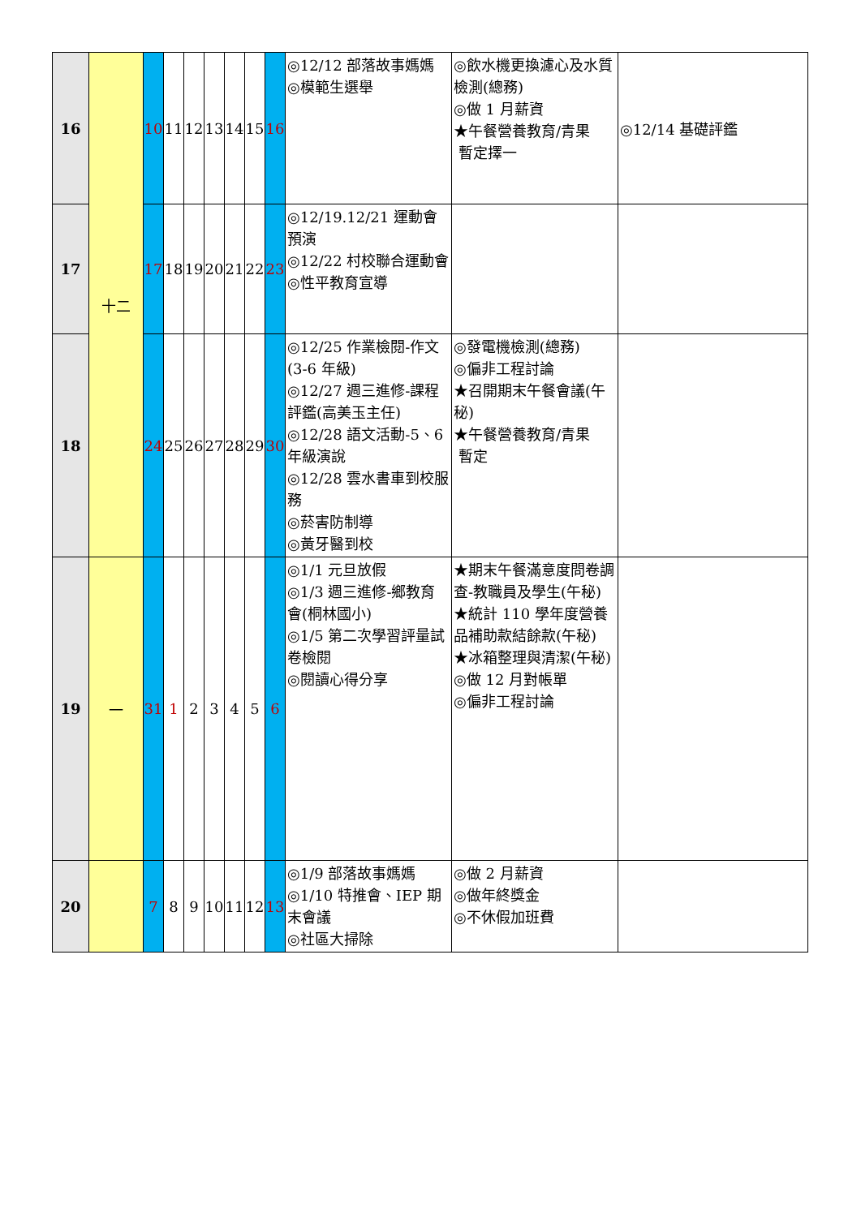| 16 | 十二 | 10 | 11 | 12 | 13 | 14 | 15 | 16 | ◎12/12 部落故事媽媽 ◎模範生選舉 | ◎飲水機更換濾心及水質檢測(總務) ◎做 1 月薪資 ★午餐營養教育/青果 暫定擇一 | ◎12/14 基礎評鑑 |
| 17 | | 17 | 18 | 19 | 20 | 21 | 22 | 23 | ◎12/19.12/21 運動會預演 ◎12/22 村校聯合運動會 ◎性平教育宣導 | | |
| 18 | | 24 | 25 | 26 | 27 | 28 | 29 | 30 | ◎12/25 作業檢閱-作文(3-6 年級) ◎12/27 週三進修-課程評鑑(高美玉主任) ◎12/28 語文活動-5、6 年級演說 ◎12/28 雲水書車到校服務 ◎菸害防制導 ◎黃牙醫到校 | ◎發電機檢測(總務) ◎偏非工程討論 ★召開期末午餐會議(午秘) ★午餐營養教育/青果 暫定 | |
| 19 | 一 | 31 | 1 | 2 | 3 | 4 | 5 | 6 | ◎1/1 元旦放假 ◎1/3 週三進修-鄉教育會(桐林國小) ◎1/5 第二次學習評量試卷檢閱 ◎閱讀心得分享 | ★期末午餐滿意度問卷調查-教職員及學生(午秘) ★統計 110 學年度營養品補助款結餘款(午秘) ★冰箱整理與清潔(午秘) ◎做 12 月對帳單 ◎偏非工程討論 | |
| 20 | | 7 | 8 | 9 | 10 | 11 | 12 | 13 | ◎1/9 部落故事媽媽 ◎1/10 特推會、IEP 期末會議 ◎社區大掃除 | ◎做 2 月薪資 ◎做年終獎金 ◎不休假加班費 | |